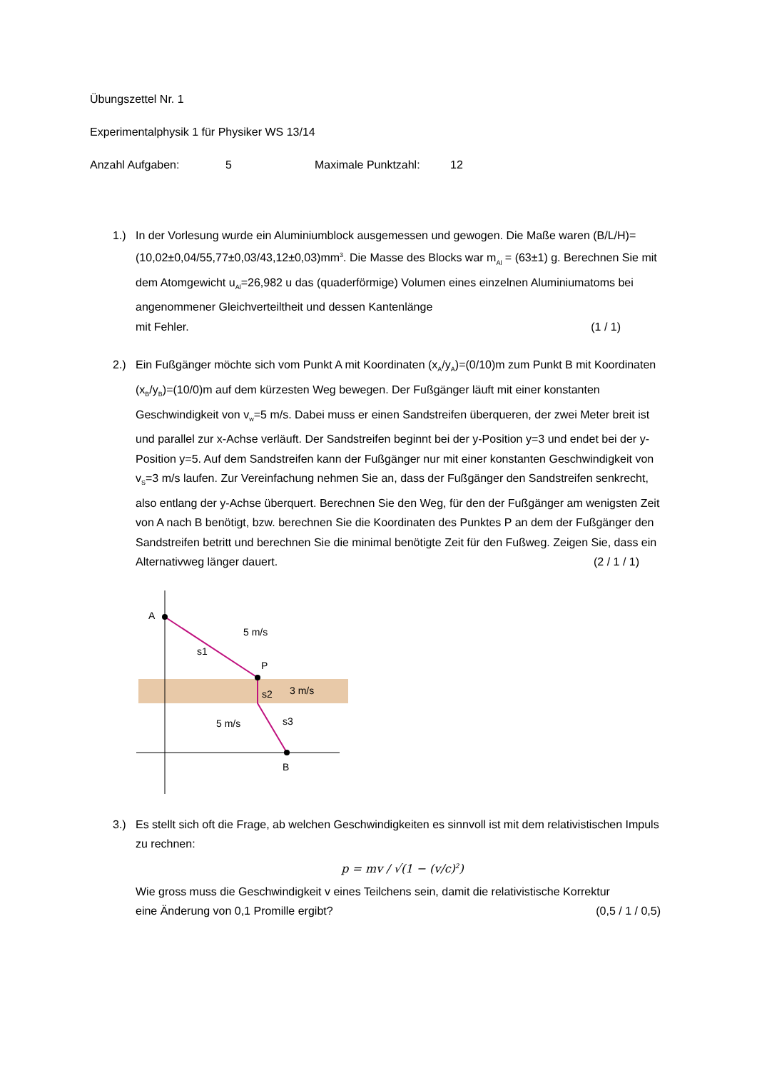Übungszettel Nr. 1
Experimentalphysik 1 für Physiker WS 13/14
Anzahl Aufgaben: 5 Maximale Punktzahl: 12
1.) In der Vorlesung wurde ein Aluminiumblock ausgemessen und gewogen. Die Maße waren (B/L/H)=(10,02±0,04/55,77±0,03/43,12±0,03)mm<sup>3</sup>. Die Masse des Blocks war m<sub>Al</sub> = (63±1) g. Berechnen Sie mit dem Atomgewicht u<sub>Al</sub>=26,982 u das (quaderförmige) Volumen eines einzelnen Aluminiumatoms bei angenommener Gleichverteiltheit und dessen Kantenlänge
mit Fehler. (1 / 1)
2.) Ein Fußgänger möchte sich vom Punkt A mit Koordinaten (x<sub>A</sub>/y<sub>A</sub>)=(0/10)m zum Punkt B mit Koordinaten (x<sub>B</sub>/y<sub>B</sub>)=(10/0)m auf dem kürzesten Weg bewegen. Der Fußgänger läuft mit einer konstanten Geschwindigkeit von v<sub>w</sub>=5 m/s. Dabei muss er einen Sandstreifen überqueren, der zwei Meter breit ist und parallel zur x-Achse verläuft. Der Sandstreifen beginnt bei der y-Position y=3 und endet bei der y-Position y=5. Auf dem Sandstreifen kann der Fußgänger nur mit einer konstanten Geschwindigkeit von v<sub>S</sub>=3 m/s laufen. Zur Vereinfachung nehmen Sie an, dass der Fußgänger den Sandstreifen senkrecht, also entlang der y-Achse überquert. Berechnen Sie den Weg, für den der Fußgänger am wenigsten Zeit von A nach B benötigt, bzw. berechnen Sie die Koordinaten des Punktes P an dem der Fußgänger den Sandstreifen betritt und berechnen Sie die minimal benötigte Zeit für den Fußweg. Zeigen Sie, dass ein
Alternativweg länger dauert. (2 / 1 / 1)
A
P
B
5 m/s
3 m/s
5 m/s
s1
s2
s3
3.) Es stellt sich oft die Frage, ab welchen Geschwindigkeiten es sinnvoll ist mit dem relativistischen Impuls zu rechnen:
p = mv / √(1 − (v/c)<sup>2</sup>)
Wie gross muss die Geschwindigkeit v eines Teilchens sein, damit die relativistische Korrektur
eine Änderung von 0,1 Promille ergibt? (0,5 / 1 / 0,5)